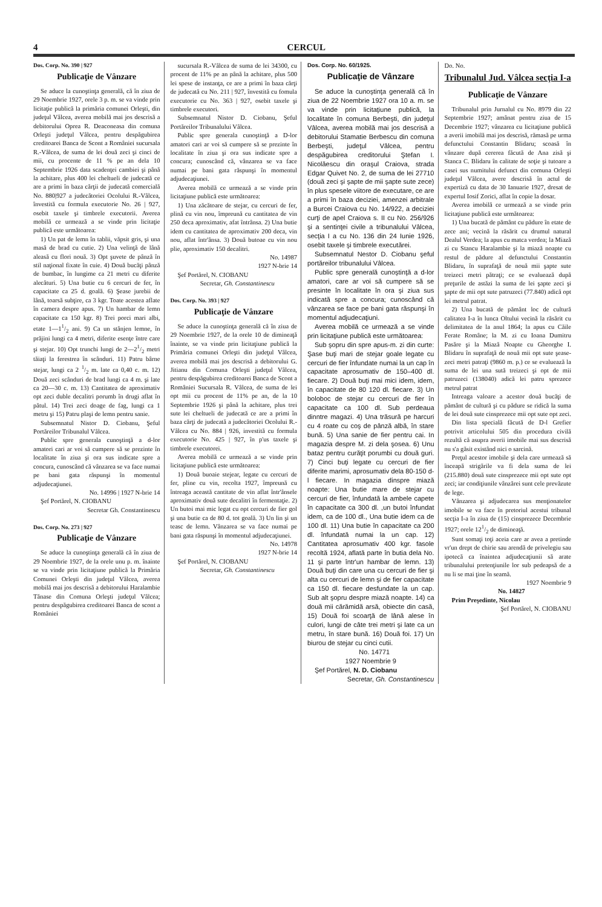4 CERCUL
Dos. Corp. No. 390 | 927
Publicaţie de Vânzare
Se aduce la cunoştinţa generală, că în ziua de 29 Noembrie 1927, orele 3 p. m. se va vinde prin licitaţie publică la primăria comunei Orleşti, din judeţul Vâlcea, averea mobilă mai jos descrisă a debitorului Oprea R. Deaconeasa din comuna Orleşti judeţul Vâlcea, pentru despăgubirea creditoarei Banca de Scont a României sucursala R.-Vâlcea, de suma de lei două zeci şi cinci de mii, cu procente de 11 % pe an dela 10 Septembrie 1926 data scadenţei cambiei şi până la achitare, plus 400 lei cheltueli de judecată ce are a primi în baza cărţii de judecată comercială No. 880|927 a judecătoriei Ocolului R.-Vâlcea, învestită cu formula executorie No. 26 | 927, osebit taxele şi timbrele executorii. Averea mobilă ce urmează a se vinde prin licitaţie publică este următoarea:
1) Un pat de lemn în tablii, văpsit gris, şi una masă de brad cu cutie. 2) Una velinţă de lână aleasă cu flori nouă. 3) Opt şuvete de pânză în stil naţional fixate în cuie. 4) Două bucăţi pânză de bumbac, în lungime ca 21 metri cu diferite alecături. 5) Una butie cu 6 cercuri de fer, în capacitate ca 25 d. goală. 6) Şease jurebii de lână, toarsă subţire, ca 3 kgr. Toate acestea aflate în camera despre apus. 7) Un hambar de lemn capacitate ca 150 kgr. 8) Trei porci mari albi, etate 1—11/2 ani. 9) Ca un stânjen lemne, în prăjini lungi ca 4 metri, diferite esenţe între care şi stejar. 10) Opt trunchi lungi de 2—21/2 metri tăiaţi la ferestrea în scânduri. 11) Patru bârne stejar, lungi ca 2 1/2 m. late ca 0,40 c. m. 12) Două zeci scânduri de brad lungi ca 4 m. şi late ca 20—30 c. m. 13) Cantitatea de aproximativ opt zeci duble decalitri porumb în drugi aflat în pătul. 14) Trei zeci doage de fag, lungi ca 1 metru şi 15) Patru plaşi de lemn pentru sanie.
Subsemnatul Nistor D. Ciobanu, Şeful Portăreilor Tribunalul Vâlcea.
Public spre generala cunoştinţă a d-lor amatori cari ar voi să cumpere să se prezinte în localitate în ziua şi ora sus indicate spre a concura, cunoscând că vânzarea se va face numai pe bani gata răspunşi în momentul adjudecaţiunei.
No. 14996 | 1927 N-brie 14
Şef Portărel, N. CIOBANU
Secretar Gh. Constantinescu
Dos. Corp. No. 273 | 927
Publicaţie de Vânzare
Se aduce la cunoştinţa generală că în ziua de 29 Noembrie 1927, de la orele unu p. m. înainte se va vinde prin licitaţiune publică la Primăria Comunei Orleşti din judeţul Vâlcea, averea mobilă mai jos descrisă a debitorului Haralambie Tănase din Comuna Orleşti judeţul Vâlcea; pentru despăgubirea creditoarei Banca de scont a României
sucursala R.-Vâlcea de suma de lei 34300, cu procent de 11% pe an până la achitare, plus 500 lei spese de instanţa, ce are a primi în baza cărţi de judecată cu No. 211 | 927, învestită cu fomula executorie cu No. 363 | 927, osebit taxele şi timbrele executori.
Subsemnatul Nistor D. Ciobanu, Şeful Portăreilor Tribunalului Vâlcea.
Public spre generala cunoştinţă a D-lor amatori cari ar voi să cumpere să se prezinte în localitate în ziua şi ora sus indicate spre a concura; cunoscând că, vânzarea se va face numai pe bani gata răspunşi în momentul adjudecaţiunei.
Averea mobilă ce urmează a se vinde prin licitaţiune publică este următoarea:
1) Una zăcătoare de stejar, cu cercuri de fer, plină cu vin nou, împreună cu cantitatea de vin 250 deca aproximativ, afat întrânsa. 2) Una butie idem cu cantitatea de aproximativ 200 deca, vin nou, aflat într'ânsa. 3) Două butoae cu vin nou plie, aproximativ 150 decalitri.
No. 14987
1927 N-brie 14
Şef Portărel, N. CIOBANU
Secretar, Gh. Constantinescu
Dos. Corp. No. 393 | 927
Publicaţie de Vânzare
Se aduce la cunoştinţa generală că în ziua de 29 Noembrie 1927, de la orele 10 de dimineaţă înainte, se va vinde prin licitaţiune publică la Primăria comunei Orleşti din judeţul Vâlcea, averea mobilă mai jos descrisă a debitorului G. Jitianu din Comuna Orleşti judeţul Vâlcea, pentru despăgubirea creditoarei Banca de Scont a României Sucursala R. Vâlcea, de suma de lei opt mii cu procent de 11% pe an, de la 10 Septembrie 1926 şi până la achitare, plus trei sute lei cheltueli de judecată ce are a primi în baza cărţi de judecată a judecătoriei Ocolului R.-Vâlcea cu No. 884 | 926, investită cu formula executorie No. 425 | 927, în p'us taxele şi timbrele executorei.
Averea mobilă ce urmează a se vinde prin licitaţiune publică este următoarea:
1) Două buoaie stejear, legate cu cercuri de fer, pline cu vin, recolta 1927, împreună cu întreaga această cantitate de vin aflat într'ânsele aproximativ două sute decalitri în fermentaţie. 2) Un butoi mai mic legat cu opt cercuri de fier gol şi una butie ca de 80 d. tot goală. 3) Un lin şi un teasc de lemn. Vânzarea se va face numai pe bani gata răspunşi în momentul adjudecaţiunei.
No. 14978
1927 N-brie 14
Şef Portărel, N. CIOBANU
Secretar, Gh. Constantinescu
Dos. Corp. No. 60/1925.
Publicaţie de Vânzare
Se aduce la cunoştinţa generală că în ziua de 22 Noembrie 1927 ora 10 a. m. se va vinde prin licitaţiune publică, la localitate în comuna Berbeşti, din judeţul Vâlcea, averea mobilă mai jos descrisă a debitorului Stamatie Berbescu din comuna Berbeşti, judeţul Vâlcea, pentru despăgubirea creditorului Ştefan I. Nicolăescu din oraşul Craiova, strada Edgar Quivet No. 2, de suma de lei 27710 (două zeci şi şapte de mii şapte sute zece) în plus spesele viitore de executare, ce are a primi în baza deciziei, amenzei arbitrale a Burcei Craiova cu No. 14/922, a deciziei curţi de apel Craiova s. II cu No. 256/926 şi a sentinţei civile a tribunalului Vâlcea, secţia I a cu No. 136 din 24 Iunie 1926, osebit taxele şi timbrele executărei.
Subsemnatul Nestor D. Ciobanu şeful portăreilor tribunalului Vâlcea.
Public spre generală cunoştinţă a d-lor amatori, care ar voi să cumpere să se presinte în localitate în ora şi ziua sus indicată spre a concura; cunoscând că vânzarea se face pe bani gata răspunşi în momentul adjudecaţiuni.
Averea mobilă ce urmează a se vinde prin licitaţiune publică este următoarea:
Sub şopru din spre apus-m. zi din curte: Şase buţi mari de stejar goale legate cu cercuri de fier înfundate numai la un cap în capacitate aprosumativ de 150–400 dl. fiecare. 2) Două buţi mai mici idem, idem, în capacitate de 80 120 dl. fiecare. 3) Un boloboc de stejar cu cercuri de fier în capacitate ca 100 dl. Sub perdeaua dinntre magazi. 4) Una trăsură pe harcuri cu 4 roate cu coş de pânză albă, în stare bună. 5) Una sanie de fier pentru cai. In magazia despre M. zi dela şosea. 6) Unu bataz pentru curăţit porumbi cu două guri. 7) Cinci buţi legate cu cercuri de fier diferite marimi, aprosumativ dela 80-150 d-l fiecare. In magazia dinspre miază noapte: Una butie mare de stejar cu cercuri de fier, înfundată la ambele capete în capacitate ca 300 dl. ,un butoi înfundat idem, ca de 100 dl., Una butie idem ca de 100 dl. 11) Una butie în capacitate ca 200 dl. înfundată numai la un cap. 12) Cantitatea aprosumativ 400 kgr. fasole recoltă 1924, aflată parte în butia dela No. 11 şi parte într'un hambar de lemn. 13) Două buţi din care una cu cercuri de fier şi alta cu cercuri de lemn şi de fier capacitate ca 150 dl. fiecare desfundate la un cap. Sub alt şopru despre miază noapte. 14) ca două mii cărămidă arsă, obiecte din casă, 15) Două foi scoarţă de lână alese în culori, lungi de câte trei metri şi late ca un metru, în stare bună. 16) Două foi. 17) Un biurou de stejar cu cinci cutii.
No. 14771
1927 Noembrie 9
Şef Portărel, N. D. Ciobanu
Secretar, Gh. Constantinescu
Do. No.
Tribunalul Jud. Vâlcea secţia I-a
Publicaţie de Vânzare
Tribunalul prin Jurnalul cu No. 8979 din 22 Septembrie 1927; amânat pentru ziua de 15 Decembrie 1927; vânzarea cu licitaţiune publică a averii imobilă mai jos descrisă, rămasă pe urma defunctului Constantin Blidaru; scoasă în vânzare după cererea făcută de Ana zisă şi Stanca C. Blidaru în calitate de soţie şi tutoare a casei sus numitului defunct din comuna Orleşti judeţul Vâlcea, avere descrisă în actul de expertiză cu data de 30 Ianuarie 1927, dresat de expertul Iosif Zorici, aflat în copie la dosar.
Averea imobilă ce urmează a se vinde prin licitaţiune publică este următoarea:
1) Una bucată de pământ cu pădure în etate de zece ani; vecină la răsărit cu drumul natural Dealul Verdea; la apus cu matca verdea; la Miază zi cu Stancu Haralambie şi la miază noapte cu restul de pădure al defunctului Constantin Blidaru, în suprafaţă de nouă mii şapte sute treizeci metri pătraţi; ce se evaluează după preţurile de astăzi la suma de lei şapte zeci şi şapte de mii opt sute patruzeci (77.840) adică opt lei metrul patrat.
2) Una bucată de pământ loc de cultură calitatea I-a în lunca Oltului vecină la răsărit cu delimitatea de la anul 1864; la apus cu Căile Ferate Române; la M. zi cu Ioana Dumitru Pasăre şi la Miază Noapte cu Gheorghe I. Blidaru în suprafaţă de nouă mii opt sute şease-zeci metri patraţi (9860 m. p.) ce se evaluează la suma de lei una sută treizeci şi opt de mii patruzeci (138040) adică lei patru sprezece metrul patrat
Intreaga valoare a acestor două bucăţi de pământ de cultură şi cu pădure se ridică la suma de lei două sute cinsprezece mii opt sute opt zeci.
Din lista specială făcută de D-l Grefier potrivit articolului 505 din procedura civilă rezultă că asupra averii imobile mai sus descrisă nu s'a găsit existând nici o sarcină.
Preţul acestor imobile şi dela care urmează să înceapă strigările va fi dela suma de lei (215.880) două sute cinsprezece mii opt sute opt zeci; iar condiţiunile vânzărei sunt cele prevăzute de lege.
Vânzarea şi adjudecarea sus menţionatelor imobile se va face în pretoriul acestui tribunal secţia I-a în ziua de (15) cinsprezece Decembrie 1927; orele 121/2 de dimineaţă.
Sunt somaţi toţi aceia care ar avea a pretinde vr'un drept de chirie sau arendă de privelegiu sau ipotecă ca înaintea adjudecaţiunii să arate tribunalului pretenţiunile lor sub pedeapsă de a nu li se mai ţine în seamă.
1927 Noembrie 9
No. 14827
Prim Preşedinte, Nicolau
Şef Portărel, N. CIOBANU